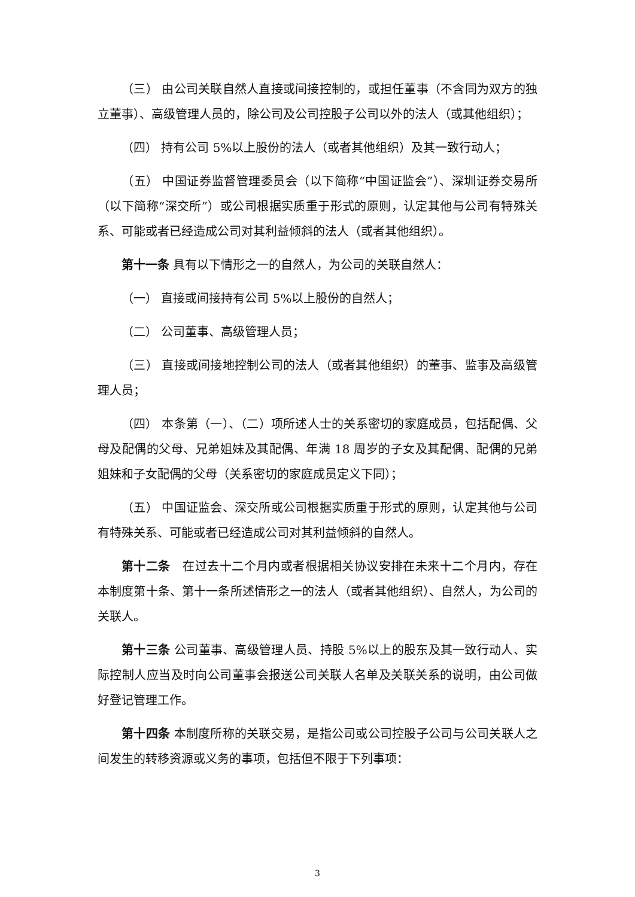（三） 由公司关联自然人直接或间接控制的，或担任董事（不含同为双方的独立董事）、高级管理人员的，除公司及公司控股子公司以外的法人（或其他组织）；
（四） 持有公司 5%以上股份的法人（或者其他组织）及其一致行动人；
（五） 中国证券监督管理委员会（以下简称“中国证监会”）、深圳证券交易所（以下简称“深交所”）或公司根据实质重于形式的原则，认定其他与公司有特殊关系、可能或者已经造成公司对其利益倾斜的法人（或者其他组织）。
第十一条 具有以下情形之一的自然人，为公司的关联自然人：
（一） 直接或间接持有公司 5%以上股份的自然人；
（二） 公司董事、高级管理人员；
（三） 直接或间接地控制公司的法人（或者其他组织）的董事、监事及高级管理人员；
（四） 本条第（一）、（二）项所述人士的关系密切的家庭成员，包括配偶、父母及配偶的父母、兄弟姐妹及其配偶、年满 18 周岁的子女及其配偶、配偶的兄弟姐妹和子女配偶的父母（关系密切的家庭成员定义下同）；
（五） 中国证监会、深交所或公司根据实质重于形式的原则，认定其他与公司有特殊关系、可能或者已经造成公司对其利益倾斜的自然人。
第十二条　在过去十二个月内或者根据相关协议安排在未来十二个月内，存在本制度第十条、第十一条所述情形之一的法人（或者其他组织）、自然人，为公司的关联人。
第十三条 公司董事、高级管理人员、持股 5%以上的股东及其一致行动人、实际控制人应当及时向公司董事会报送公司关联人名单及关联关系的说明，由公司做好登记管理工作。
第十四条 本制度所称的关联交易，是指公司或公司控股子公司与公司关联人之间发生的转移资源或义务的事项，包括但不限于下列事项：
3